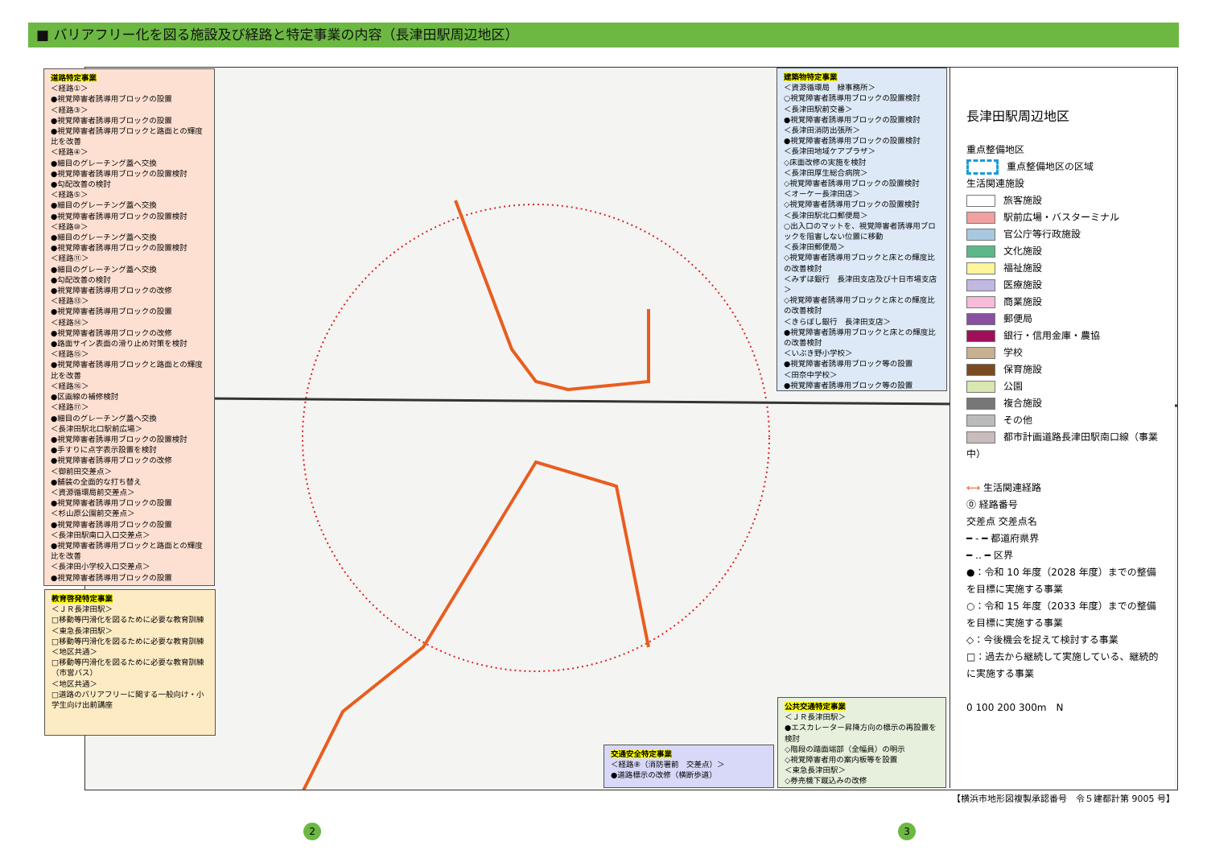■ バリアフリー化を図る施設及び経路と特定事業の内容（長津田駅周辺地区）
道路特定事業
＜経路①＞
●視覚障害者誘導用ブロックの設置
＜経路③＞
●視覚障害者誘導用ブロックの設置
●視覚障害者誘導用ブロックと路面との輝度比を改善
＜経路④＞
●細目のグレーチング蓋へ交換
●視覚障害者誘導用ブロックの設置検討
●勾配改善の検討
＜経路⑤＞
●細目のグレーチング蓋へ交換
●視覚障害者誘導用ブロックの設置検討
＜経路⑩＞
●細目のグレーチング蓋へ交換
●視覚障害者誘導用ブロックの設置検討
＜経路⑪＞
●細目のグレーチング蓋へ交換
●勾配改善の検討
●視覚障害者誘導用ブロックの改修
＜経路⑬＞
●視覚障害者誘導用ブロックの設置
＜経路⑭＞
●視覚障害者誘導用ブロックの改修
●路面サイン表面の滑り止め対策を検討
＜経路⑮＞
●視覚障害者誘導用ブロックと路面との輝度比を改善
＜経路⑯＞
●区画線の補修検討
＜経路⑰＞
●細目のグレーチング蓋へ交換
＜長津田駅北口駅前広場＞
●視覚障害者誘導用ブロックの設置検討
●手すりに点字表示設置を検討
●視覚障害者誘導用ブロックの改修
＜御前田交差点＞
●舗装の全面的な打ち替え
＜資源循環局前交差点＞
●視覚障害者誘導用ブロックの設置
＜杉山原公園前交差点＞
●視覚障害者誘導用ブロックの設置
＜長津田駅南口入口交差点＞
●視覚障害者誘導用ブロックと路面との輝度比を改善
＜長津田小学校入口交差点＞
●視覚障害者誘導用ブロックの設置
教育啓発特定事業
＜ＪＲ長津田駅＞
□移動等円滑化を図るために必要な教育訓練
＜東急長津田駅＞
□移動等円滑化を図るために必要な教育訓練
＜地区共通＞
□移動等円滑化を図るために必要な教育訓練（市営バス）
＜地区共通＞
□道路のバリアフリーに関する一般向け・小学生向け出前講座
建築物特定事業
＜資源循環局　緑事務所＞
○視覚障害者誘導用ブロックの設置検討
＜長津田駅前交番＞
●視覚障害者誘導用ブロックの設置検討
＜長津田消防出張所＞
●視覚障害者誘導用ブロックの設置検討
＜長津田地域ケアプラザ＞
◇床面改修の実施を検討
＜長津田厚生総合病院＞
◇視覚障害者誘導用ブロックの設置検討
＜オーケー長津田店＞
◇視覚障害者誘導用ブロックの設置検討
＜長津田駅北口郵便局＞
○出入口のマットを、視覚障害者誘導用ブロックを阻害しない位置に移動
＜長津田郵便局＞
◇視覚障害者誘導用ブロックと床との輝度比の改善検討
＜みずほ銀行　長津田支店及び十日市場支店＞
◇視覚障害者誘導用ブロックと床との輝度比の改善検討
＜きらぼし銀行　長津田支店＞
●視覚障害者誘導用ブロックと床との輝度比の改善検討
＜いぶき野小学校＞
●視覚障害者誘導用ブロック等の設置
＜田奈中学校＞
●視覚障害者誘導用ブロック等の設置
交通安全特定事業
＜経路⑧（消防署前　交差点）＞
●道路標示の改修（横断歩道）
公共交通特定事業
＜ＪＲ長津田駅＞
●エスカレーター昇降方向の標示の再設置を検討
◇階段の踏面端部（全幅員）の明示
◇視覚障害者用の案内板等を設置
＜東急長津田駅＞
◇券売機下蹴込みの改修
長津田駅周辺地区
重点整備地区
重点整備地区の区域
生活関連施設
旅客施設
駅前広場・バスターミナル
官公庁等行政施設
文化施設
福祉施設
医療施設
商業施設
郵便局
銀行・信用金庫・農協
学校
保育施設
公園
複合施設
その他
都市計画道路長津田駅南口線（事業中）
⟷ 生活関連経路
⓪ 経路番号
交差点 交差点名
━ ‐ ━ 都道府県界
━ ‥ ━ 区界
●：令和 10 年度（2028 年度）までの整備を目標に実施する事業
○：令和 15 年度（2033 年度）までの整備を目標に実施する事業
◇：今後機会を捉えて検討する事業
□：過去から継続して実施している、継続的に実施する事業
0 100 200 300m　N
【横浜市地形図複製承認番号　令５建都計第 9005 号】
2 3